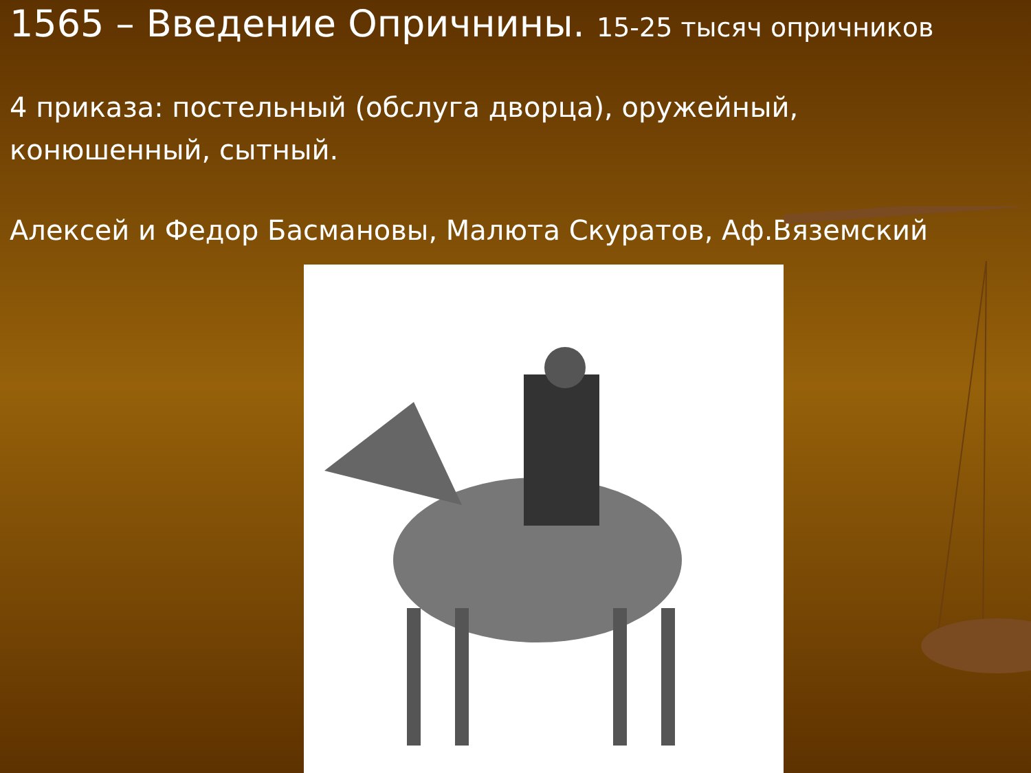1565 – Введение Опричнины. 15-25 тысяч опричников
4 приказа: постельный (обслуга дворца), оружейный,
конюшенный, сытный.
Алексей и Федор Басмановы, Малюта Скуратов, Аф.Вяземский